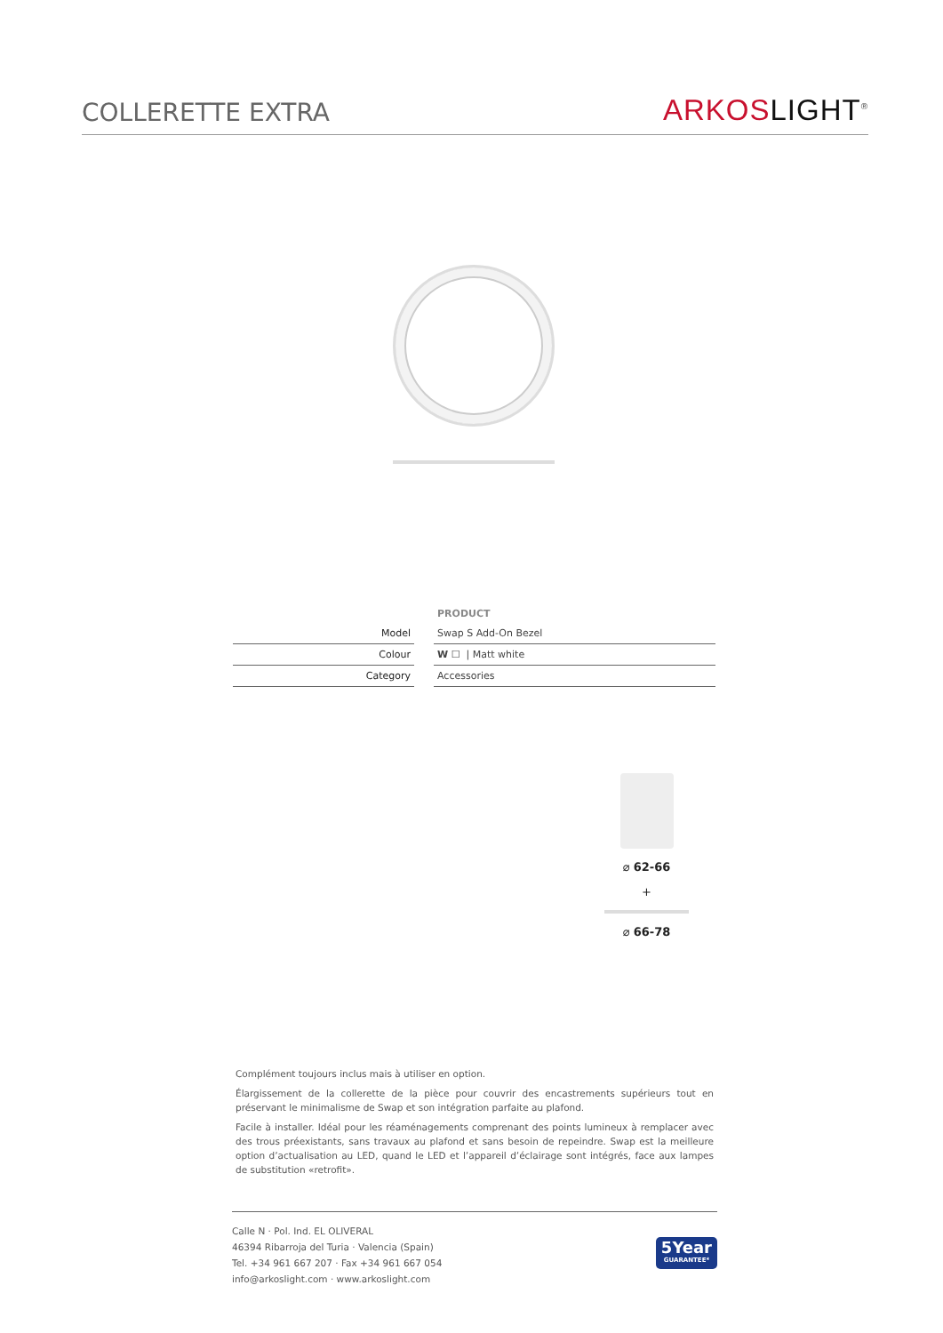COLLERETTE EXTRA
ARKOS LIGHT<sup>®</sup>
| | | PRODUCT |
| --- | --- | --- |
| Model | | Swap S Add-On Bezel |
| Colour | | W ☐ / Matt white |
| Category | | Accessories |
⌀ 62-66
+
⌀ 66-78
Complément toujours inclus mais à utiliser en option.
Élargissement de la collerette de la pièce pour couvrir des encastrements supérieurs tout en préservant le minimalisme de Swap et son intégration parfaite au plafond.
Facile à installer. Idéal pour les réaménagements comprenant des points lumineux à remplacer avec des trous préexistants, sans travaux au plafond et sans besoin de repeindre. Swap est la meilleure option d’actualisation au LED, quand le LED et l’appareil d’éclairage sont intégrés, face aux lampes de substitution «retrofit».
Calle N · Pol. Ind. EL OLIVERAL
46394 Ribarroja del Turia · Valencia (Spain)
Tel. +34 961 667 207 · Fax +34 961 667 054
info@arkoslight.com · www.arkoslight.com
5Year
GUARANTEE*